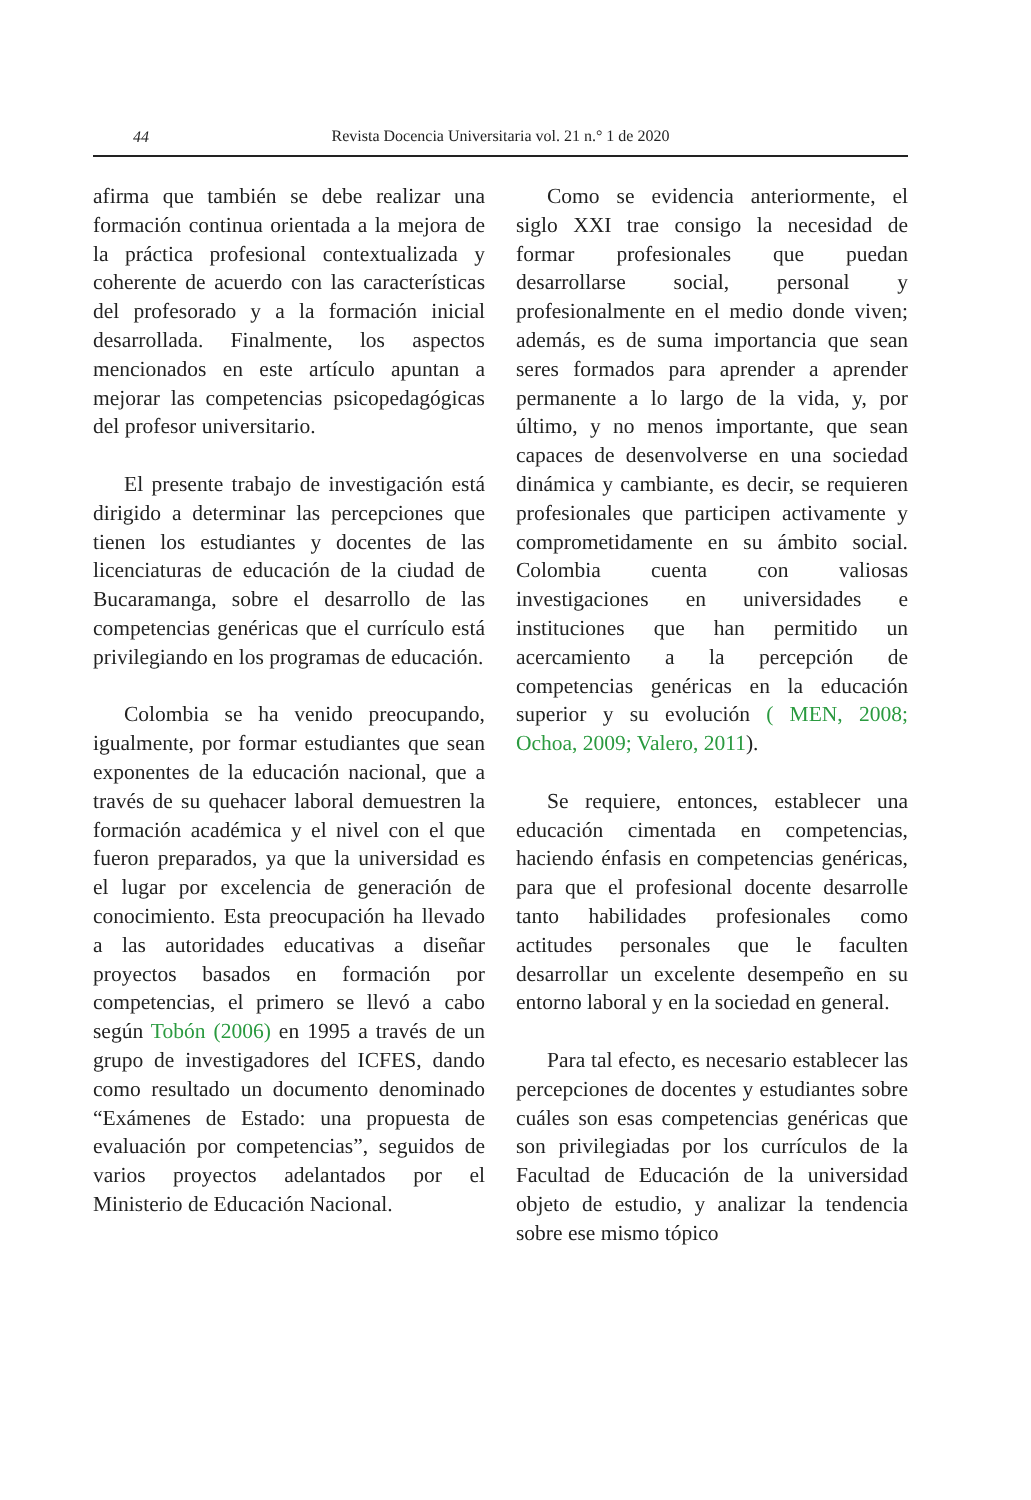44
Revista Docencia Universitaria vol. 21 n.° 1 de 2020
afirma que también se debe realizar una formación continua orientada a la mejora de la práctica profesional contextualizada y coherente de acuerdo con las características del profesorado y a la formación inicial desarrollada. Finalmente, los aspectos mencionados en este artículo apuntan a mejorar las competencias psicopedagógicas del profesor universitario.
El presente trabajo de investigación está dirigido a determinar las percepciones que tienen los estudiantes y docentes de las licenciaturas de educación de la ciudad de Bucaramanga, sobre el desarrollo de las competencias genéricas que el currículo está privilegiando en los programas de educación.
Colombia se ha venido preocupando, igualmente, por formar estudiantes que sean exponentes de la educación nacional, que a través de su quehacer laboral demuestren la formación académica y el nivel con el que fueron preparados, ya que la universidad es el lugar por excelencia de generación de conocimiento. Esta preocupación ha llevado a las autoridades educativas a diseñar proyectos basados en formación por competencias, el primero se llevó a cabo según Tobón (2006) en 1995 a través de un grupo de investigadores del ICFES, dando como resultado un documento denominado “Exámenes de Estado: una propuesta de evaluación por competencias”, seguidos de varios proyectos adelantados por el Ministerio de Educación Nacional.
Como se evidencia anteriormente, el siglo XXI trae consigo la necesidad de formar profesionales que puedan desarrollarse social, personal y profesionalmente en el medio donde viven; además, es de suma importancia que sean seres formados para aprender a aprender permanente a lo largo de la vida, y, por último, y no menos importante, que sean capaces de desenvolverse en una sociedad dinámica y cambiante, es decir, se requieren profesionales que participen activamente y comprometidamente en su ámbito social. Colombia cuenta con valiosas investigaciones en universidades e instituciones que han permitido un acercamiento a la percepción de competencias genéricas en la educación superior y su evolución ( MEN, 2008; Ochoa, 2009; Valero, 2011).
Se requiere, entonces, establecer una educación cimentada en competencias, haciendo énfasis en competencias genéricas, para que el profesional docente desarrolle tanto habilidades profesionales como actitudes personales que le faculten desarrollar un excelente desempeño en su entorno laboral y en la sociedad en general.
Para tal efecto, es necesario establecer las percepciones de docentes y estudiantes sobre cuáles son esas competencias genéricas que son privilegiadas por los currículos de la Facultad de Educación de la universidad objeto de estudio, y analizar la tendencia sobre ese mismo tópico